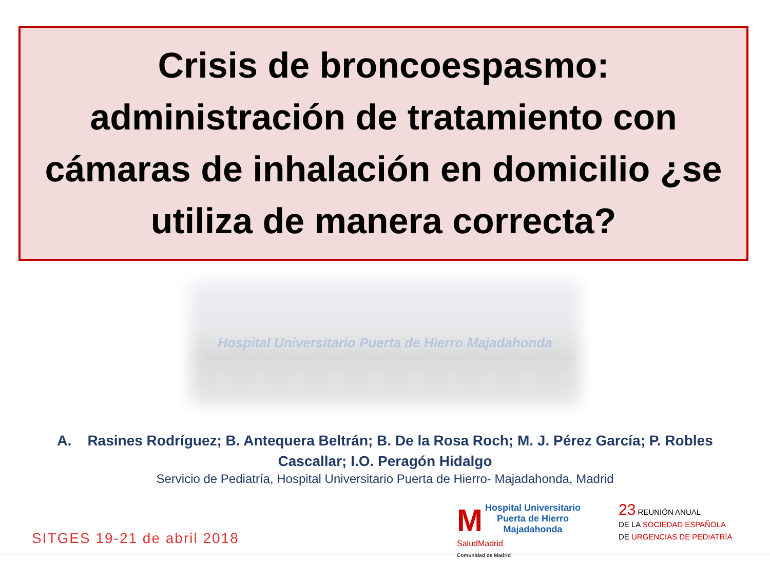Crisis de broncoespasmo:
administración de tratamiento con
cámaras de inhalación en domicilio ¿se
utiliza de manera correcta?
Hospital Universitario Puerta de Hierro Majadahonda
A. Rasines Rodríguez; B. Antequera Beltrán; B. De la Rosa Roch; M. J. Pérez García; P. Robles Cascallar; I.O. Peragón Hidalgo
Servicio de Pediatría, Hospital Universitario Puerta de Hierro- Majadahonda, Madrid
SITGES 19-21 de abril 2018
M Hospital Universitario
Puerta de Hierro
Majadahonda
SaludMadrid
Comunidad de Madrid
23 REUNIÓN ANUAL
DE LA SOCIEDAD ESPAÑOLA
DE URGENCIAS DE PEDIATRÍA